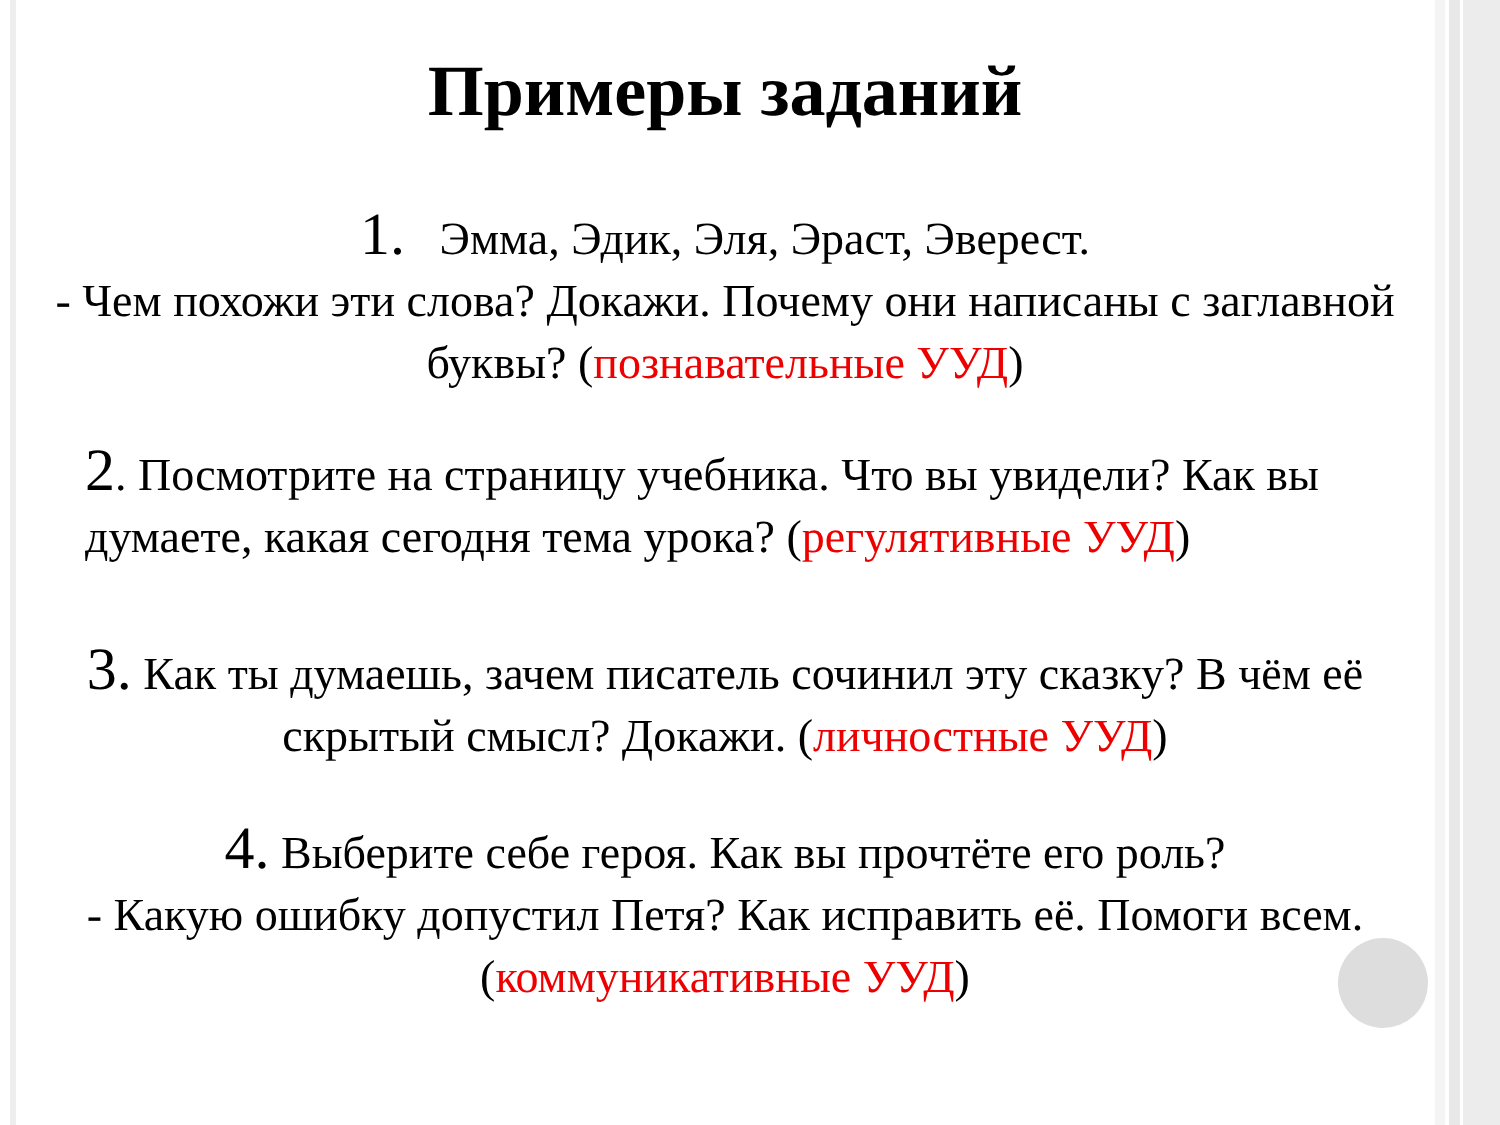Примеры заданий
1. Эмма, Эдик, Эля, Эраст, Эверест.
- Чем похожи эти слова? Докажи. Почему они написаны с заглавной буквы? (познавательные УУД)
2. Посмотрите на страницу учебника. Что вы увидели? Как вы думаете, какая сегодня тема урока? (регулятивные УУД)
3. Как ты думаешь, зачем писатель сочинил эту сказку? В чём её скрытый смысл? Докажи. (личностные УУД)
4. Выберите себе героя. Как вы прочтёте его роль?
- Какую ошибку допустил Петя? Как исправить её. Помоги всем. (коммуникативные УУД)